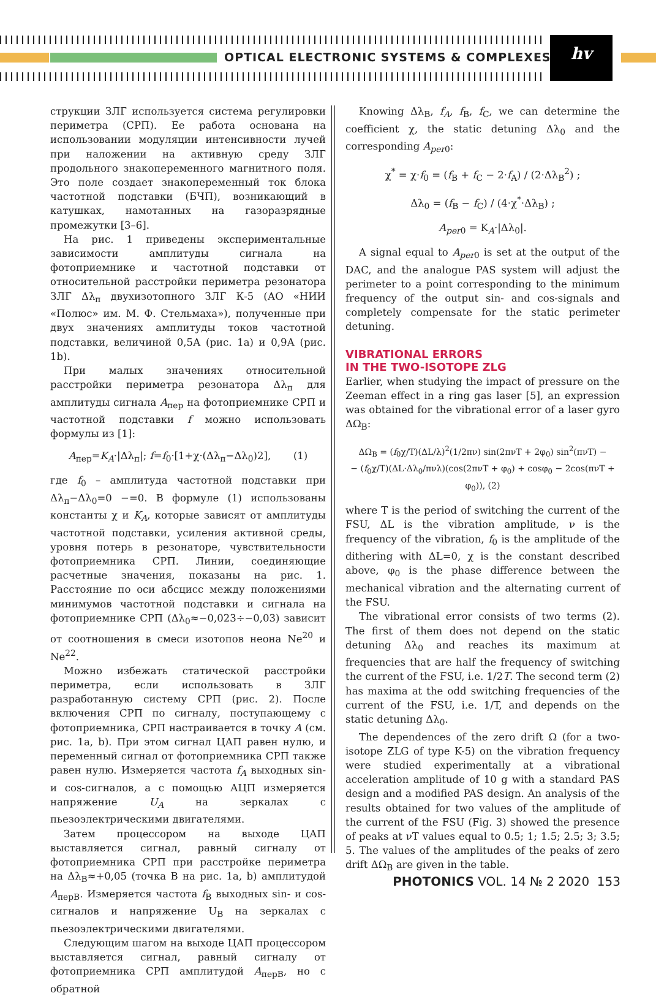OPTICAL ELECTRONIC SYSTEMS & COMPLEXES
hv
струкции ЗЛГ используется система регулировки периметра (СРП). Ее работа основана на использовании модуляции интенсивности лучей при наложении на активную среду ЗЛГ продольного знакопеременного магнитного поля. Это поле создает знакопеременный ток блока частотной подставки (БЧП), возникающий в катушках, намотанных на газоразрядные промежутки [3–6].
На рис. 1 приведены экспериментальные зависимости амплитуды сигнала на фотоприемнике и частотной подставки от относительной расстройки периметра резонатора ЗЛГ Δλ<sub>п</sub> двухизотопного ЗЛГ К-5 (АО «НИИ «Полюс» им. М. Ф. Стельмаха»), полученные при двух значениях амплитуды токов частотной подставки, величиной 0,5А (рис. 1a) и 0,9А (рис. 1b).
При малых значениях относительной расстройки периметра резонатора Δλ<sub>п</sub> для амплитуды сигнала A<sub>пер</sub> на фотоприемнике СРП и частотной подставки f можно использовать формулы из [1]:
A<sub>пер</sub>=K<sub>A</sub>·|Δλ<sub>п</sub>|; f=f<sub>0</sub>·[1+χ·(Δλ<sub>п</sub>−Δλ<sub>0</sub>)2], (1)
где f<sub>0</sub> – амплитуда частотной подставки при Δλ<sub>п</sub>−Δλ<sub>0</sub>=0 −=0. В формуле (1) использованы константы χ и K<sub>A</sub>, которые зависят от амплитуды частотной подставки, усиления активной среды, уровня потерь в резонаторе, чувствительности фотоприемника СРП. Линии, соединяющие расчетные значения, показаны на рис. 1. Расстояние по оси абсцисс между положениями минимумов частотной подставки и сигнала на фотоприемнике СРП (Δλ<sub>0</sub>≈−0,023÷−0,03) зависит от соотношения в смеси изотопов неона Ne<sup>20</sup> и Ne<sup>22</sup>.
Можно избежать статической расстройки периметра, если использовать в ЗЛГ разработанную систему СРП (рис. 2). После включения СРП по сигналу, поступающему с фотоприемника, СРП настраивается в точку A (см. рис. 1a, b). При этом сигнал ЦАП равен нулю, и переменный сигнал от фотоприемника СРП также равен нулю. Измеряется частота f<sub>A</sub> выходных sin- и cos-сигналов, а с помощью АЦП измеряется напряжение U<sub>A</sub> на зеркалах с пьезоэлектрическими двигателями.
Затем процессором на выходе ЦАП выставляется сигнал, равный сигналу от фотоприемника СРП при расстройке периметра на Δλ<sub>B</sub>≈+0,05 (точка В на рис. 1a, b) амплитудой A<sub>перB</sub>. Измеряется частота f<sub>B</sub> выходных sin- и cos-сигналов и напряжение U<sub>B</sub> на зеркалах с пьезоэлектрическими двигателями.
Следующим шагом на выходе ЦАП процессором выставляется сигнал, равный сигналу от фотоприемника СРП амплитудой A<sub>перB</sub>, но с обратной
Knowing Δλ<sub>B</sub>, f<sub>A</sub>, f<sub>B</sub>, f<sub>C</sub>, we can determine the coefficient χ, the static detuning Δλ<sub>0</sub> and the corresponding A<sub>per0</sub>:
χ<sup>*</sup> = χ·f<sub>0</sub> = (f<sub>B</sub> + f<sub>C</sub> − 2·f<sub>A</sub>) / (2·Δλ<sub>B</sub><sup>2</sup>) ;
Δλ<sub>0</sub> = (f<sub>B</sub> − f<sub>C</sub>) / (4·χ<sup>*</sup>·Δλ<sub>B</sub>) ;
A<sub>per0</sub> = K<sub>A</sub>·|Δλ<sub>0</sub>|.
A signal equal to A<sub>per0</sub> is set at the output of the DAC, and the analogue PAS system will adjust the perimeter to a point corresponding to the minimum frequency of the output sin- and cos-signals and completely compensate for the static perimeter detuning.
VIBRATIONAL ERRORS
IN THE TWO-ISOTOPE ZLG
Earlier, when studying the impact of pressure on the Zeeman effect in a ring gas laser [5], an expression was obtained for the vibrational error of a laser gyro ΔΩ<sub>B</sub>:
ΔΩ<sub>B</sub> = (f<sub>0</sub>χ/T)(ΔL/λ)<sup>2</sup>(1/2πν) sin(2πνT + 2φ<sub>0</sub>) sin<sup>2</sup>(πνT) −
− (f<sub>0</sub>χ/T)(ΔL·Δλ<sub>0</sub>/πνλ)(cos(2πνT + φ<sub>0</sub>) + cosφ<sub>0</sub> − 2cos(πνT + φ<sub>0</sub>)), (2)
where T is the period of switching the current of the FSU, ΔL is the vibration amplitude, ν is the frequency of the vibration, f<sub>0</sub> is the amplitude of the dithering with ΔL=0, χ is the constant described above, φ<sub>0</sub> is the phase difference between the mechanical vibration and the alternating current of the FSU.
The vibrational error consists of two terms (2). The first of them does not depend on the static detuning Δλ<sub>0</sub> and reaches its maximum at frequencies that are half the frequency of switching the current of the FSU, i.e. 1/2T. The second term (2) has maxima at the odd switching frequencies of the current of the FSU, i.e. 1/T, and depends on the static detuning Δλ<sub>0</sub>.
The dependences of the zero drift Ω (for a two-isotope ZLG of type K-5) on the vibration frequency were studied experimentally at a vibrational acceleration amplitude of 10 g with a standard PAS design and a modified PAS design. An analysis of the results obtained for two values of the amplitude of the current of the FSU (Fig. 3) showed the presence of peaks at νT values equal to 0.5; 1; 1.5; 2.5; 3; 3.5; 5. The values of the amplitudes of the peaks of zero drift ΔΩ<sub>B</sub> are given in the table.
PHOTONICS VOL. 14 № 2 2020 153